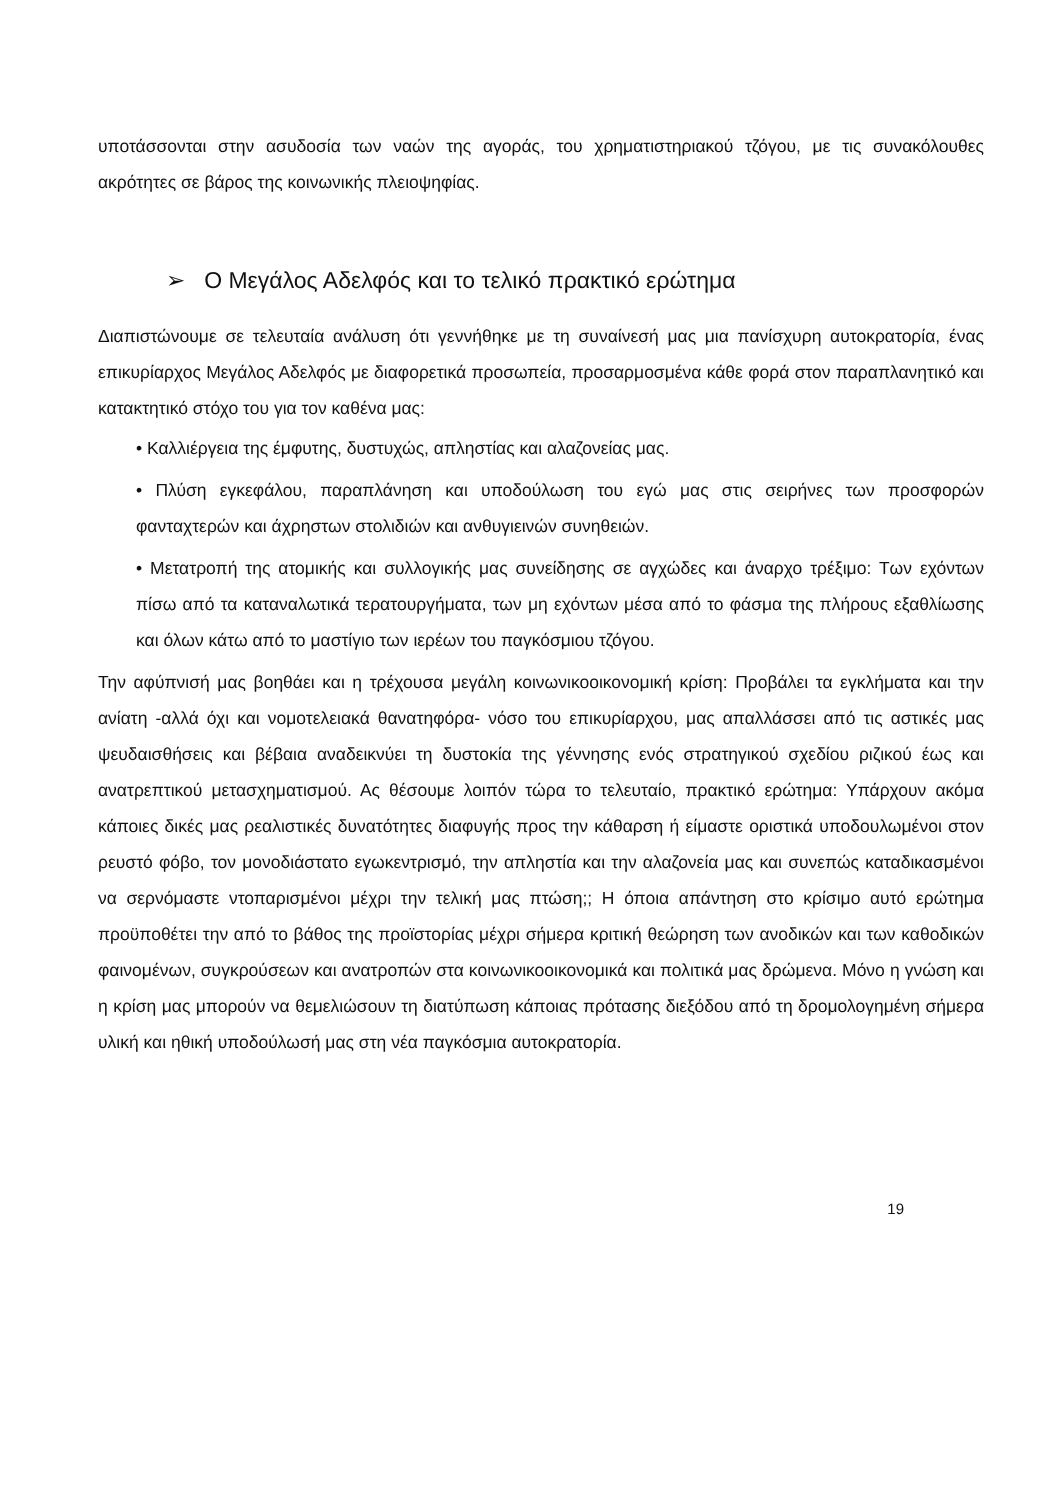υποτάσσονται στην ασυδοσία των ναών της αγοράς, του χρηματιστηριακού τζόγου, με τις συνακόλουθες ακρότητες σε βάρος της κοινωνικής πλειοψηφίας.
➢ Ο Μεγάλος Αδελφός και το τελικό πρακτικό ερώτημα
Διαπιστώνουμε σε τελευταία ανάλυση ότι γεννήθηκε με τη συναίνεσή μας μια πανίσχυρη αυτοκρατορία, ένας επικυρίαρχος Μεγάλος Αδελφός με διαφορετικά προσωπεία, προσαρμοσμένα κάθε φορά στον παραπλανητικό και κατακτητικό στόχο του για τον καθένα μας:
• Καλλιέργεια της έμφυτης, δυστυχώς, απληστίας και αλαζονείας μας.
• Πλύση εγκεφάλου, παραπλάνηση και υποδούλωση του εγώ μας στις σειρήνες των προσφορών φανταχτερών και άχρηστων στολιδιών και ανθυγιεινών συνηθειών.
• Μετατροπή της ατομικής και συλλογικής μας συνείδησης σε αγχώδες και άναρχο τρέξιμο: Των εχόντων πίσω από τα καταναλωτικά τερατουργήματα, των μη εχόντων μέσα από το φάσμα της πλήρους εξαθλίωσης και όλων κάτω από το μαστίγιο των ιερέων του παγκόσμιου τζόγου.
Την αφύπνισή μας βοηθάει και η τρέχουσα μεγάλη κοινωνικοοικονομική κρίση: Προβάλει τα εγκλήματα και την ανίατη -αλλά όχι και νομοτελειακά θανατηφόρα- νόσο του επικυρίαρχου, μας απαλλάσσει από τις αστικές μας ψευδαισθήσεις και βέβαια αναδεικνύει τη δυστοκία της γέννησης ενός στρατηγικού σχεδίου ριζικού έως και ανατρεπτικού μετασχηματισμού. Ας θέσουμε λοιπόν τώρα το τελευταίο, πρακτικό ερώτημα: Υπάρχουν ακόμα κάποιες δικές μας ρεαλιστικές δυνατότητες διαφυγής προς την κάθαρση ή είμαστε οριστικά υποδουλωμένοι στον ρευστό φόβο, τον μονοδιάστατο εγωκεντρισμό, την απληστία και την αλαζονεία μας και συνεπώς καταδικασμένοι να σερνόμαστε ντοπαρισμένοι μέχρι την τελική μας πτώση;; Η όποια απάντηση στο κρίσιμο αυτό ερώτημα προϋποθέτει την από το βάθος της προϊστορίας μέχρι σήμερα κριτική θεώρηση των ανοδικών και των καθοδικών φαινομένων, συγκρούσεων και ανατροπών στα κοινωνικοοικονομικά και πολιτικά μας δρώμενα. Μόνο η γνώση και η κρίση μας μπορούν να θεμελιώσουν τη διατύπωση κάποιας πρότασης διεξόδου από τη δρομολογημένη σήμερα υλική και ηθική υποδούλωσή μας στη νέα παγκόσμια αυτοκρατορία.
19